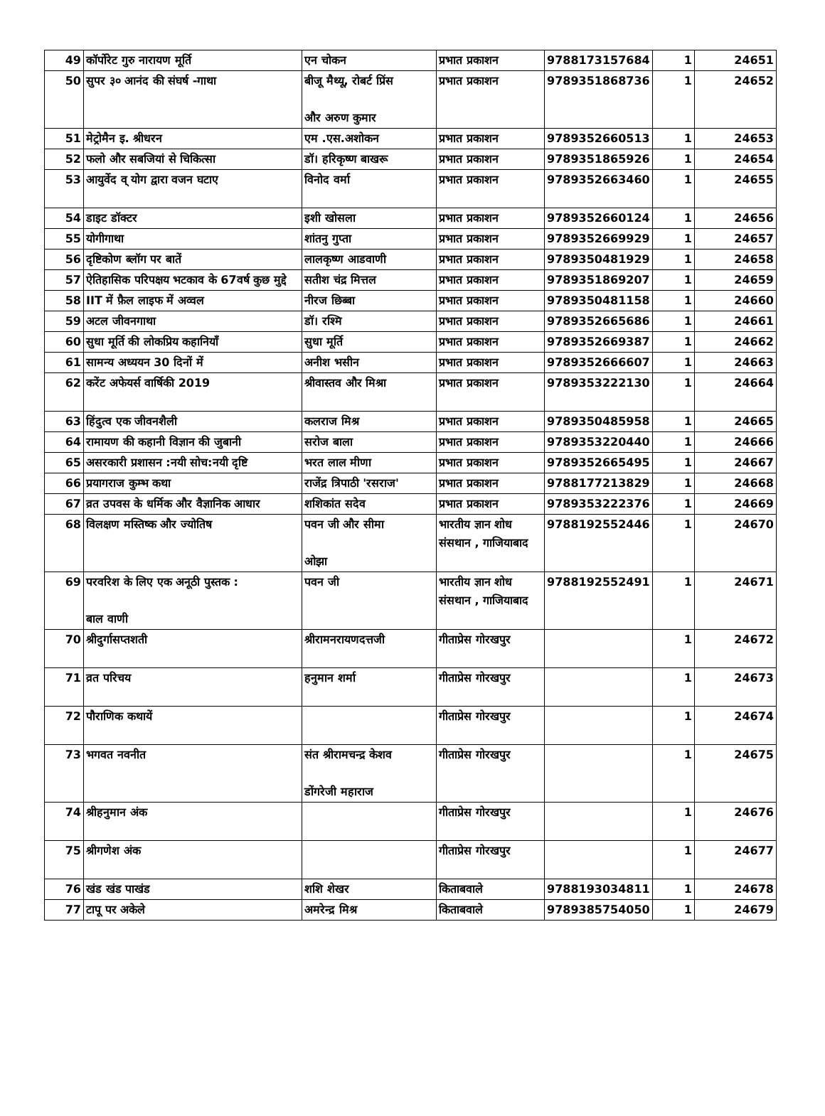| 49 | कॉर्पोरेट गुरु नारायण मूर्ति | एन चोकन | प्रभात प्रकाशन | 9788173157684 | 1 | 24651 |
| 50 | सुपर ३० आनंद की संघर्ष -गाथा | बीजू मैथ्यू, रोबर्ट प्रिंस और अरुण कुमार | प्रभात प्रकाशन | 9789351868736 | 1 | 24652 |
| 51 | मेट्रोमैन इ. श्रीधरन | एम .एस.अशोकन | प्रभात प्रकाशन | 9789352660513 | 1 | 24653 |
| 52 | फलो और सबजियां से चिकित्सा | डॉ। हरिकृष्ण बाखरू | प्रभात प्रकाशन | 9789351865926 | 1 | 24654 |
| 53 | आयुर्वेद व् योग द्वारा वजन घटाए | विनोद वर्मा | प्रभात प्रकाशन | 9789352663460 | 1 | 24655 |
| 54 | डाइट डॉक्टर | इशी खोसला | प्रभात प्रकाशन | 9789352660124 | 1 | 24656 |
| 55 | योगीगाथा | शांतनु गुप्ता | प्रभात प्रकाशन | 9789352669929 | 1 | 24657 |
| 56 | दृष्टिकोण ब्लॉग पर बातें | लालकृष्ण आडवाणी | प्रभात प्रकाशन | 9789350481929 | 1 | 24658 |
| 57 | ऐतिहासिक परिपक्षय भटकाव के 67वर्ष कुछ मुद्दे | सतीश चंद्र मित्तल | प्रभात प्रकाशन | 9789351869207 | 1 | 24659 |
| 58 | IIT में फ़ैल लाइफ में अव्वल | नीरज छिब्बा | प्रभात प्रकाशन | 9789350481158 | 1 | 24660 |
| 59 | अटल जीवनगाथा | डॉ। रश्मि | प्रभात प्रकाशन | 9789352665686 | 1 | 24661 |
| 60 | सुधा मूर्ति की लोकप्रिय कहानियाँ | सुधा मूर्ति | प्रभात प्रकाशन | 9789352669387 | 1 | 24662 |
| 61 | सामन्य अध्ययन 30 दिनों में | अनीश भसीन | प्रभात प्रकाशन | 9789352666607 | 1 | 24663 |
| 62 | करेंट अफेयर्स वार्षिकी 2019 | श्रीवास्तव और मिश्रा | प्रभात प्रकाशन | 9789353222130 | 1 | 24664 |
| 63 | हिंदुत्व एक जीवनशैली | कलराज मिश्र | प्रभात प्रकाशन | 9789350485958 | 1 | 24665 |
| 64 | रामायण की कहानी विज्ञान की जुबानी | सरोज बाला | प्रभात प्रकाशन | 9789353220440 | 1 | 24666 |
| 65 | असरकारी प्रशासन :नयी सोच:नयी दृष्टि | भरत लाल मीणा | प्रभात प्रकाशन | 9789352665495 | 1 | 24667 |
| 66 | प्रयागराज कुम्भ कथा | राजेंद्र त्रिपाठी 'रसराज' | प्रभात प्रकाशन | 9788177213829 | 1 | 24668 |
| 67 | व्रत उपवस के धर्मिक और वैज्ञानिक आधार | शशिकांत सदेव | प्रभात प्रकाशन | 9789353222376 | 1 | 24669 |
| 68 | विलक्षण मस्तिष्क और ज्योतिष | पवन जी और सीमा ओझा | भारतीय ज्ञान शोध संसथान , गाजियाबाद | 9788192552446 | 1 | 24670 |
| 69 | परवरिश के लिए एक अनूठी पुस्तक : बाल वाणी | पवन जी | भारतीय ज्ञान शोध संसथान , गाजियाबाद | 9788192552491 | 1 | 24671 |
| 70 | श्रीदुर्गासप्तशती | श्रीरामनरायणदत्तजी | गीताप्रेस गोरखपुर | | 1 | 24672 |
| 71 | व्रत परिचय | हनुमान शर्मा | गीताप्रेस गोरखपुर | | 1 | 24673 |
| 72 | पौराणिक कथायें | | गीताप्रेस गोरखपुर | | 1 | 24674 |
| 73 | भगवत नवनीत | संत श्रीरामचन्द्र केशव डोंगरेजी महाराज | गीताप्रेस गोरखपुर | | 1 | 24675 |
| 74 | श्रीहनुमान अंक | | गीताप्रेस गोरखपुर | | 1 | 24676 |
| 75 | श्रीगणेश अंक | | गीताप्रेस गोरखपुर | | 1 | 24677 |
| 76 | खंड खंड पाखंड | शशि शेखर | किताबवाले | 9788193034811 | 1 | 24678 |
| 77 | टापू पर अकेले | अमरेन्द्र मिश्र | किताबवाले | 9789385754050 | 1 | 24679 |